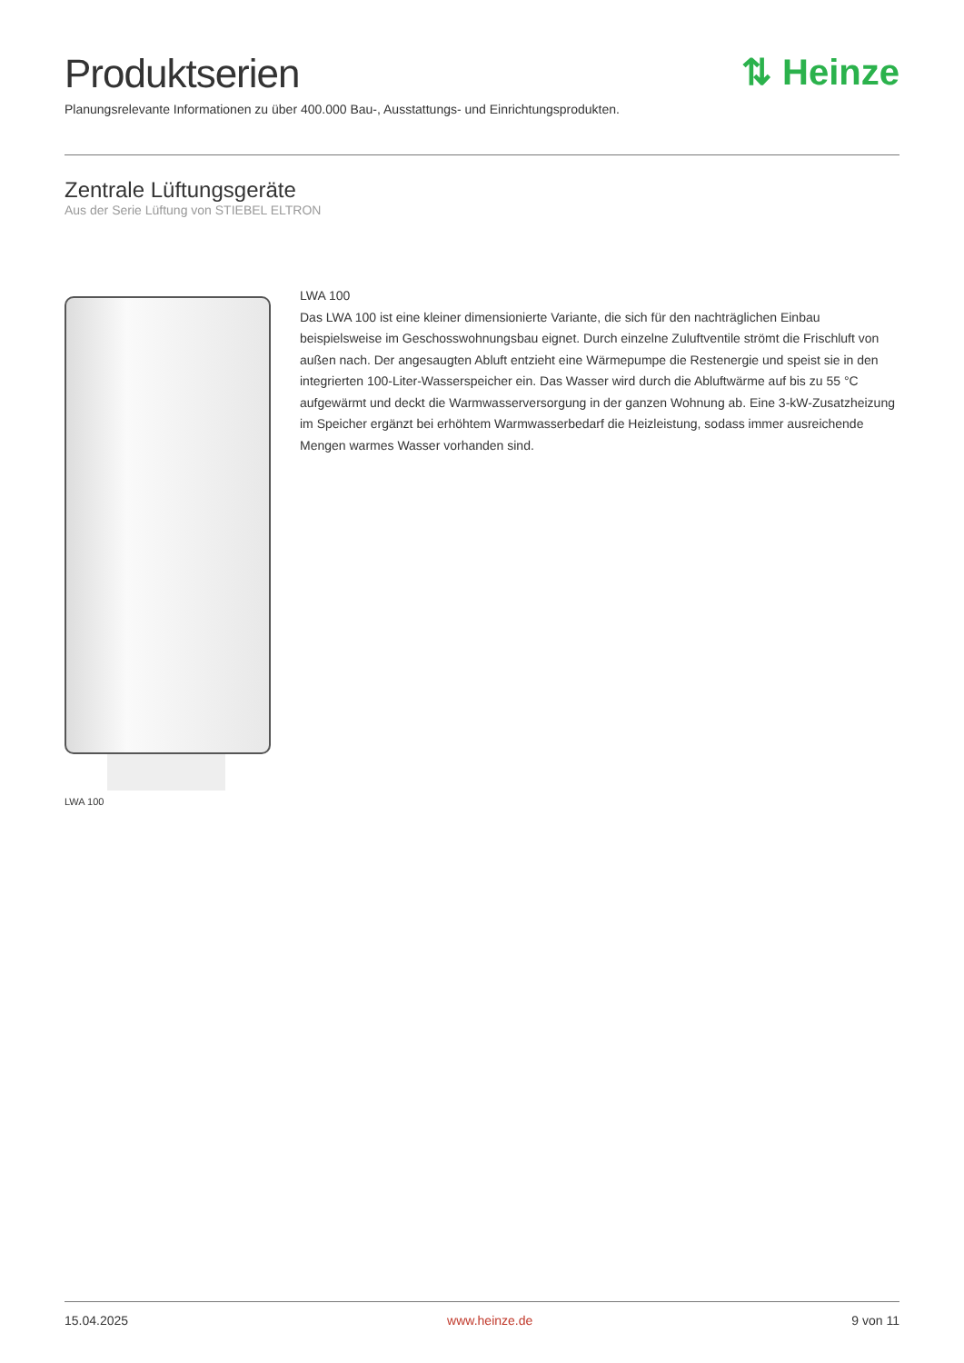Produktserien
Planungsrelevante Informationen zu über 400.000 Bau-, Ausstattungs- und Einrichtungsprodukten.
⇅ Heinze
Zentrale Lüftungsgeräte
Aus der Serie Lüftung von STIEBEL ELTRON
LWA 100
LWA 100
Das LWA 100 ist eine kleiner dimensionierte Variante, die sich für den nachträglichen Einbau beispielsweise im Geschosswohnungsbau eignet. Durch einzelne Zuluftventile strömt die Frischluft von außen nach. Der angesaugten Abluft entzieht eine Wärmepumpe die Restenergie und speist sie in den integrierten 100-Liter-Wasserspeicher ein. Das Wasser wird durch die Abluftwärme auf bis zu 55 °C aufgewärmt und deckt die Warmwasserversorgung in der ganzen Wohnung ab. Eine 3-kW-Zusatzheizung im Speicher ergänzt bei erhöhtem Warmwasserbedarf die Heizleistung, sodass immer ausreichende Mengen warmes Wasser vorhanden sind.
15.04.2025 www.heinze.de 9 von 11